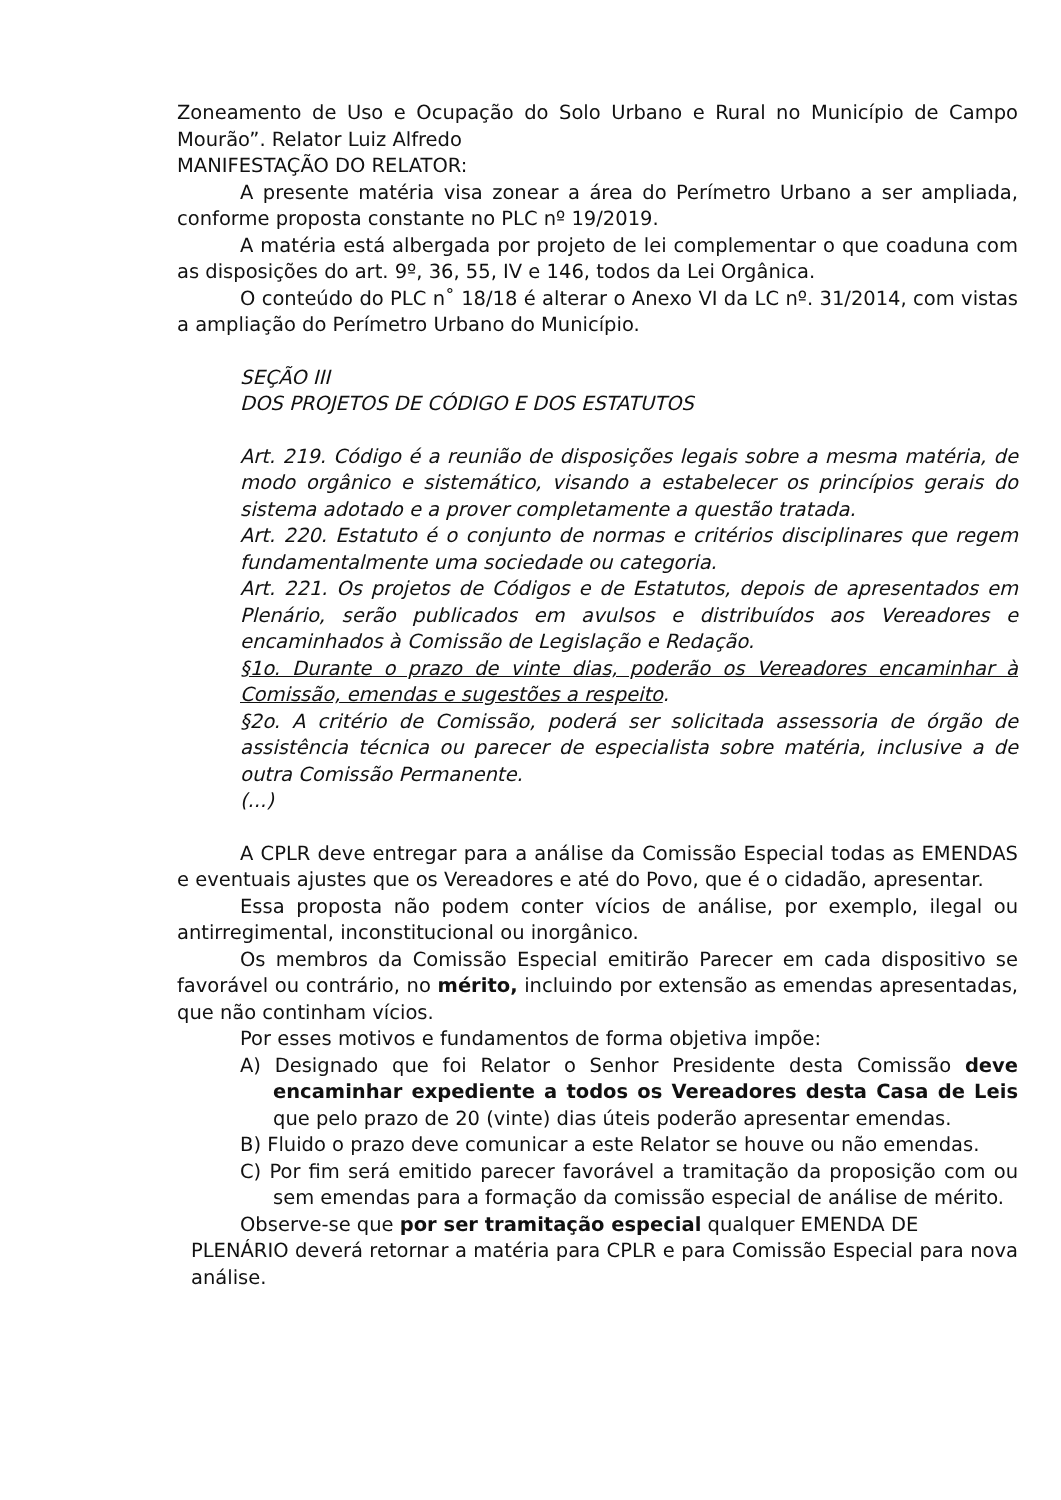Zoneamento de Uso e Ocupação do Solo Urbano e Rural no Município de Campo Mourão”. Relator Luiz Alfredo
MANIFESTAÇÃO DO RELATOR:
A presente matéria visa zonear a área do Perímetro Urbano a ser ampliada, conforme proposta constante no PLC nº 19/2019.
A matéria está albergada por projeto de lei complementar o que coaduna com as disposições do art. 9º, 36, 55, IV e 146, todos da Lei Orgânica.
O conteúdo do PLC n˚ 18/18 é alterar o Anexo VI da LC nº. 31/2014, com vistas a ampliação do Perímetro Urbano do Município.
SEÇÃO III
DOS PROJETOS DE CÓDIGO E DOS ESTATUTOS
Art. 219. Código é a reunião de disposições legais sobre a mesma matéria, de modo orgânico e sistemático, visando a estabelecer os princípios gerais do sistema adotado e a prover completamente a questão tratada.
Art. 220. Estatuto é o conjunto de normas e critérios disciplinares que regem fundamentalmente uma sociedade ou categoria.
Art. 221. Os projetos de Códigos e de Estatutos, depois de apresentados em Plenário, serão publicados em avulsos e distribuídos aos Vereadores e encaminhados à Comissão de Legislação e Redação.
§1o. Durante o prazo de vinte dias, poderão os Vereadores encaminhar à Comissão, emendas e sugestões a respeito.
§2o. A critério de Comissão, poderá ser solicitada assessoria de órgão de assistência técnica ou parecer de especialista sobre matéria, inclusive a de outra Comissão Permanente.
(...)
A CPLR deve entregar para a análise da Comissão Especial todas as EMENDAS e eventuais ajustes que os Vereadores e até do Povo, que é o cidadão, apresentar.
Essa proposta não podem conter vícios de análise, por exemplo, ilegal ou antirregimental, inconstitucional ou inorgânico.
Os membros da Comissão Especial emitirão Parecer em cada dispositivo se favorável ou contrário, no mérito, incluindo por extensão as emendas apresentadas, que não continham vícios.
Por esses motivos e fundamentos de forma objetiva impõe:
A) Designado que foi Relator o Senhor Presidente desta Comissão deve encaminhar expediente a todos os Vereadores desta Casa de Leis que pelo prazo de 20 (vinte) dias úteis poderão apresentar emendas.
B) Fluido o prazo deve comunicar a este Relator se houve ou não emendas.
C) Por fim será emitido parecer favorável a tramitação da proposição com ou sem emendas para a formação da comissão especial de análise de mérito.
Observe-se que por ser tramitação especial qualquer EMENDA DE
PLENÁRIO deverá retornar a matéria para CPLR e para Comissão Especial para nova análise.